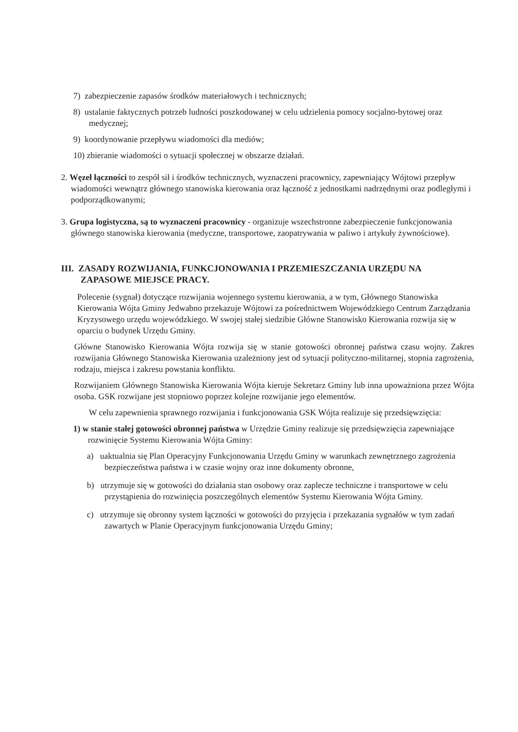7) zabezpieczenie zapasów środków materiałowych i technicznych;
8) ustalanie faktycznych potrzeb ludności poszkodowanej w celu udzielenia pomocy socjalno-bytowej oraz medycznej;
9) koordynowanie przepływu wiadomości dla mediów;
10) zbieranie wiadomości o sytuacji społecznej w obszarze działań.
2. Węzeł łączności to zespół sił i środków technicznych, wyznaczeni pracownicy, zapewniający Wójtowi przepływ wiadomości wewnątrz głównego stanowiska kierowania oraz łączność z jednostkami nadrzędnymi oraz podległymi i podporządkowanymi;
3. Grupa logistyczna, są to wyznaczeni pracownicy - organizuje wszechstronne zabezpieczenie funkcjonowania głównego stanowiska kierowania (medyczne, transportowe, zaopatrywania w paliwo i artykuły żywnościowe).
III. ZASADY ROZWIJANIA, FUNKCJONOWANIA I PRZEMIESZCZANIA URZĘDU NA ZAPASOWE MIEJSCE PRACY.
Polecenie (sygnał) dotyczące rozwijania wojennego systemu kierowania, a w tym, Głównego Stanowiska Kierowania Wójta Gminy Jedwabno przekazuje Wójtowi za pośrednictwem Wojewódzkiego Centrum Zarządzania Kryzysowego urzędu wojewódzkiego. W swojej stałej siedzibie Główne Stanowisko Kierowania rozwija się w oparciu o budynek Urzędu Gminy.
Główne Stanowisko Kierowania Wójta rozwija się w stanie gotowości obronnej państwa czasu wojny. Zakres rozwijania Głównego Stanowiska Kierowania uzależniony jest od sytuacji polityczno-militarnej, stopnia zagrożenia, rodzaju, miejsca i zakresu powstania konfliktu.
Rozwijaniem Głównego Stanowiska Kierowania Wójta kieruje Sekretarz Gminy lub inna upoważniona przez Wójta osoba. GSK rozwijane jest stopniowo poprzez kolejne rozwijanie jego elementów.
W celu zapewnienia sprawnego rozwijania i funkcjonowania GSK Wójta realizuje się przedsięwzięcia:
1) w stanie stałej gotowości obronnej państwa w Urzędzie Gminy realizuje się przedsięwzięcia zapewniające rozwinięcie Systemu Kierowania Wójta Gminy:
a) uaktualnia się Plan Operacyjny Funkcjonowania Urzędu Gminy w warunkach zewnętrznego zagrożenia bezpieczeństwa państwa i w czasie wojny oraz inne dokumenty obronne,
b) utrzymuje się w gotowości do działania stan osobowy oraz zaplecze techniczne i transportowe w celu przystąpienia do rozwinięcia poszczególnych elementów Systemu Kierowania Wójta Gminy.
c) utrzymuje się obronny system łączności w gotowości do przyjęcia i przekazania sygnałów w tym zadań zawartych w Planie Operacyjnym funkcjonowania Urzędu Gminy;